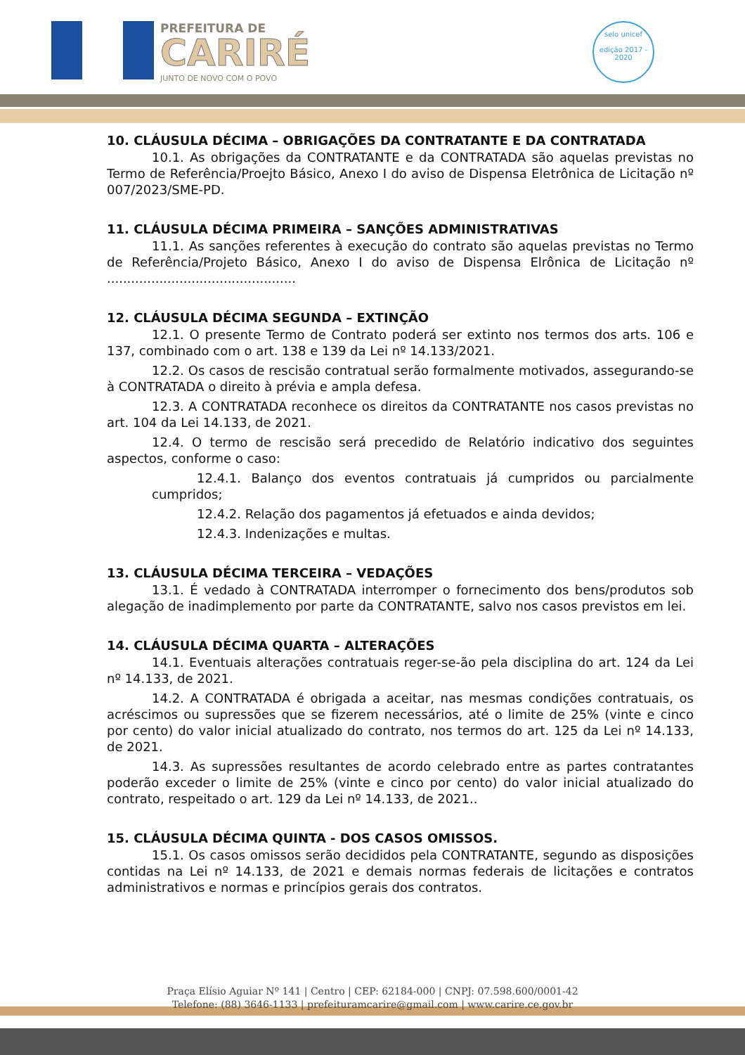PREFEITURA DE
CARIRÉ
JUNTO DE NOVO COM O POVO
selo unicef
edição 2017 - 2020
10. CLÁUSULA DÉCIMA – OBRIGAÇÕES DA CONTRATANTE E DA CONTRATADA
10.1. As obrigações da CONTRATANTE e da CONTRATADA são aquelas previstas no Termo de Referência/Proejto Básico, Anexo I do aviso de Dispensa Eletrônica de Licitação nº 007/2023/SME-PD.
11. CLÁUSULA DÉCIMA PRIMEIRA – SANÇÕES ADMINISTRATIVAS
11.1. As sanções referentes à execução do contrato são aquelas previstas no Termo de Referência/Projeto Básico, Anexo I do aviso de Dispensa Elrônica de Licitação nº ...............................................
12. CLÁUSULA DÉCIMA SEGUNDA – EXTINÇÃO
12.1. O presente Termo de Contrato poderá ser extinto nos termos dos arts. 106 e 137, combinado com o art. 138 e 139 da Lei nº 14.133/2021.
12.2. Os casos de rescisão contratual serão formalmente motivados, assegurando-se à CONTRATADA o direito à prévia e ampla defesa.
12.3. A CONTRATADA reconhece os direitos da CONTRATANTE nos casos previstas no art. 104 da Lei 14.133, de 2021.
12.4. O termo de rescisão será precedido de Relatório indicativo dos seguintes aspectos, conforme o caso:
12.4.1. Balanço dos eventos contratuais já cumpridos ou parcialmente cumpridos;
12.4.2. Relação dos pagamentos já efetuados e ainda devidos;
12.4.3. Indenizações e multas.
13. CLÁUSULA DÉCIMA TERCEIRA – VEDAÇÕES
13.1. É vedado à CONTRATADA interromper o fornecimento dos bens/produtos sob alegação de inadimplemento por parte da CONTRATANTE, salvo nos casos previstos em lei.
14. CLÁUSULA DÉCIMA QUARTA – ALTERAÇÕES
14.1. Eventuais alterações contratuais reger-se-ão pela disciplina do art. 124 da Lei nº 14.133, de 2021.
14.2. A CONTRATADA é obrigada a aceitar, nas mesmas condições contratuais, os acréscimos ou supressões que se fizerem necessários, até o limite de 25% (vinte e cinco por cento) do valor inicial atualizado do contrato, nos termos do art. 125 da Lei nº 14.133, de 2021.
14.3. As supressões resultantes de acordo celebrado entre as partes contratantes poderão exceder o limite de 25% (vinte e cinco por cento) do valor inicial atualizado do contrato, respeitado o art. 129 da Lei nº 14.133, de 2021..
15. CLÁUSULA DÉCIMA QUINTA - DOS CASOS OMISSOS.
15.1. Os casos omissos serão decididos pela CONTRATANTE, segundo as disposições contidas na Lei nº 14.133, de 2021 e demais normas federais de licitações e contratos administrativos e normas e princípios gerais dos contratos.
Praça Elísio Aguiar Nº 141 | Centro | CEP: 62184-000 | CNPJ: 07.598.600/0001-42
Telefone: (88) 3646-1133 | prefeituramcarire@gmail.com | www.carire.ce.gov.br